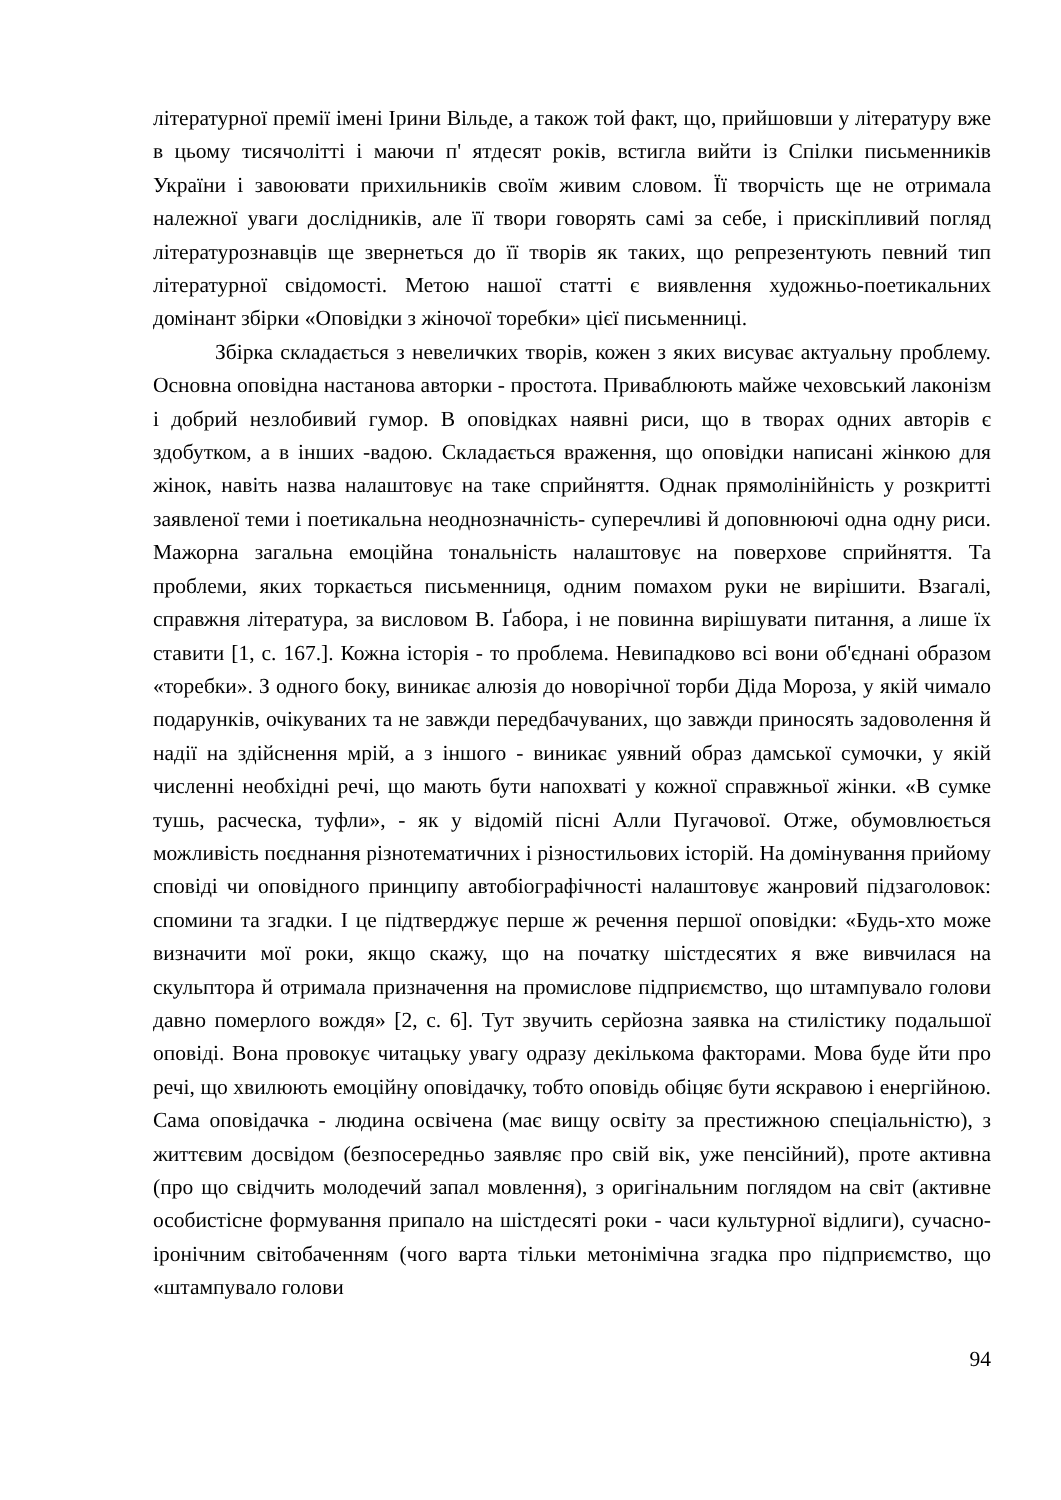літературної премії імені Ірини Вільде, а також той факт, що, прийшовши у літературу вже в цьому тисячолітті і маючи п' ятдесят років, встигла вийти із Спілки письменників України і завоювати прихильників своїм живим словом. Її творчість ще не отримала належної уваги дослідників, але її твори говорять самі за себе, і прискіпливий погляд літературознавців ще звернеться до її творів як таких, що репрезентують певний тип літературної свідомості. Метою нашої статті є виявлення художньо-поетикальних домінант збірки «Оповідки з жіночої торебки» цієї письменниці.
Збірка складається з невеличких творів, кожен з яких висуває актуальну проблему. Основна оповідна настанова авторки - простота. Приваблюють майже чеховський лаконізм і добрий незлобивий гумор. В оповідках наявні риси, що в творах одних авторів є здобутком, а в інших -вадою. Складається враження, що оповідки написані жінкою для жінок, навіть назва налаштовує на таке сприйняття. Однак прямолінійність у розкритті заявленої теми і поетикальна неоднозначність- суперечливі й доповнюючі одна одну риси. Мажорна загальна емоційна тональність налаштовує на поверхове сприйняття. Та проблеми, яких торкається письменниця, одним помахом руки не вирішити. Взагалі, справжня література, за висловом В. Ґабора, і не повинна вирішувати питання, а лише їх ставити [1, с. 167.]. Кожна історія - то проблема. Невипадково всі вони об'єднані образом «торебки». З одного боку, виникає алюзія до новорічної торби Діда Мороза, у якій чимало подарунків, очікуваних та не завжди передбачуваних, що завжди приносять задоволення й надії на здійснення мрій, а з іншого - виникає уявний образ дамської сумочки, у якій численні необхідні речі, що мають бути напохваті у кожної справжньої жінки. «В сумке тушь, расческа, туфли», - як у відомій пісні Алли Пугачової. Отже, обумовлюється можливість поєднання різнотематичних і різностильових історій. На домінування прийому сповіді чи оповідного принципу автобіографічності налаштовує жанровий підзаголовок: спомини та згадки. І це підтверджує перше ж речення першої оповідки: «Будь-хто може визначити мої роки, якщо скажу, що на початку шістдесятих я вже вивчилася на скульптора й отримала призначення на промислове підприємство, що штампувало голови давно померлого вождя» [2, с. 6]. Тут звучить серйозна заявка на стилістику подальшої оповіді. Вона провокує читацьку увагу одразу декількома факторами. Мова буде йти про речі, що хвилюють емоційну оповідачку, тобто оповідь обіцяє бути яскравою і енергійною. Сама оповідачка - людина освічена (має вищу освіту за престижною спеціальністю), з життєвим досвідом (безпосередньо заявляє про свій вік, уже пенсійний), проте активна (про що свідчить молодечий запал мовлення), з оригінальним поглядом на світ (активне особистісне формування припало на шістдесяті роки - часи культурної відлиги), сучасно-іронічним світобаченням (чого варта тільки метонімічна згадка про підприємство, що «штампувало голови
94